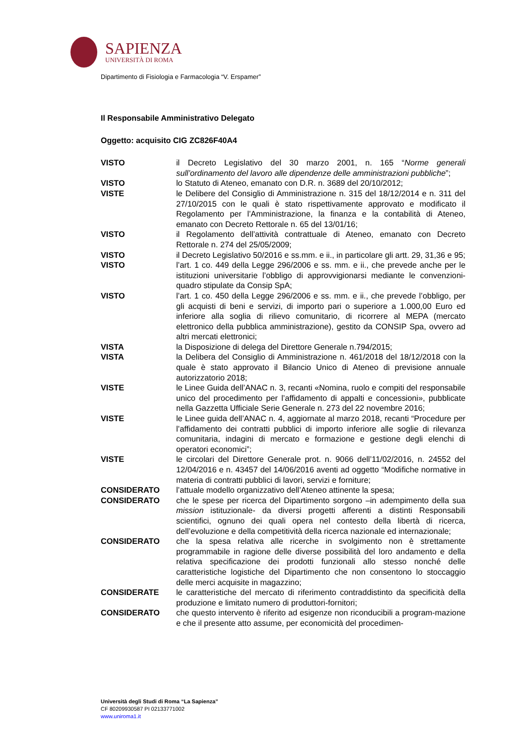SAPIENZA
UNIVERSITÀ DI ROMA
Dipartimento di Fisiologia e Farmacologia “V. Erspamer”
Il Responsabile Amministrativo Delegato
Oggetto: acquisito CIG ZC826F40A4
VISTO il Decreto Legislativo del 30 marzo 2001, n. 165 “Norme generali sull’ordinamento del lavoro alle dipendenze delle amministrazioni pubbliche”;
VISTO lo Statuto di Ateneo, emanato con D.R. n. 3689 del 20/10/2012;
VISTE le Delibere del Consiglio di Amministrazione n. 315 del 18/12/2014 e n. 311 del 27/10/2015 con le quali è stato rispettivamente approvato e modificato il Regolamento per l’Amministrazione, la finanza e la contabilità di Ateneo, emanato con Decreto Rettorale n. 65 del 13/01/16;
VISTO il Regolamento dell’attività contrattuale di Ateneo, emanato con Decreto Rettorale n. 274 del 25/05/2009;
VISTO il Decreto Legislativo 50/2016 e ss.mm. e ii., in particolare gli artt. 29, 31,36 e 95;
VISTO l’art. 1 co. 449 della Legge 296/2006 e ss. mm. e ii., che prevede anche per le istituzioni universitarie l’obbligo di approvvigionarsi mediante le convenzioni-quadro stipulate da Consip SpA;
VISTO l’art. 1 co. 450 della Legge 296/2006 e ss. mm. e ii., che prevede l’obbligo, per gli acquisti di beni e servizi, di importo pari o superiore a 1.000,00 Euro ed inferiore alla soglia di rilievo comunitario, di ricorrere al MEPA (mercato elettronico della pubblica amministrazione), gestito da CONSIP Spa, ovvero ad altri mercati elettronici;
VISTA la Disposizione di delega del Direttore Generale n.794/2015;
VISTA la Delibera del Consiglio di Amministrazione n. 461/2018 del 18/12/2018 con la quale è stato approvato il Bilancio Unico di Ateneo di previsione annuale autorizzatorio 2018;
VISTE le Linee Guida dell’ANAC n. 3, recanti «Nomina, ruolo e compiti del responsabile unico del procedimento per l’affidamento di appalti e concessioni», pubblicate nella Gazzetta Ufficiale Serie Generale n. 273 del 22 novembre 2016;
VISTE le Linee guida dell’ANAC n. 4, aggiornate al marzo 2018, recanti “Procedure per l’affidamento dei contratti pubblici di importo inferiore alle soglie di rilevanza comunitaria, indagini di mercato e formazione e gestione degli elenchi di operatori economici”;
VISTE le circolari del Direttore Generale prot. n. 9066 dell’11/02/2016, n. 24552 del 12/04/2016 e n. 43457 del 14/06/2016 aventi ad oggetto “Modifiche normative in materia di contratti pubblici di lavori, servizi e forniture;
CONSIDERATO l’attuale modello organizzativo dell’Ateneo attinente la spesa;
CONSIDERATO che le spese per ricerca del Dipartimento sorgono –in adempimento della sua mission istituzionale- da diversi progetti afferenti a distinti Responsabili scientifici, ognuno dei quali opera nel contesto della libertà di ricerca, dell’evoluzione e della competitività della ricerca nazionale ed internazionale;
CONSIDERATO che la spesa relativa alle ricerche in svolgimento non è strettamente programmabile in ragione delle diverse possibilità del loro andamento e della relativa specificazione dei prodotti funzionali allo stesso nonché delle caratteristiche logistiche del Dipartimento che non consentono lo stoccaggio delle merci acquisite in magazzino;
CONSIDERATE le caratteristiche del mercato di riferimento contraddistinto da specificità della produzione e limitato numero di produttori-fornitori;
CONSIDERATO che questo intervento è riferito ad esigenze non riconducibili a program-mazione e che il presente atto assume, per economicità del procedimen-
Università degli Studi di Roma “La Sapienza”
CF 80209930587 PI 02133771002
www.uniroma1.it